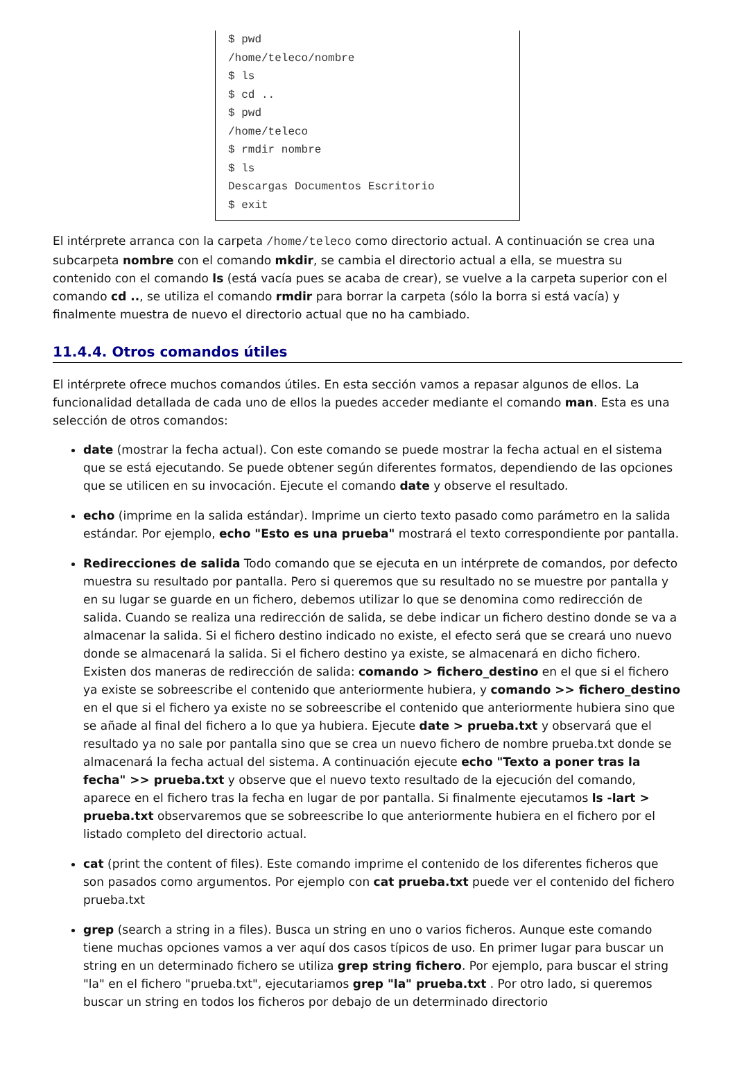$ pwd
/home/teleco/nombre
$ ls
$ cd ..
$ pwd
/home/teleco
$ rmdir nombre
$ ls
Descargas Documentos Escritorio
$ exit
El intérprete arranca con la carpeta /home/teleco como directorio actual. A continuación se crea una subcarpeta nombre con el comando mkdir, se cambia el directorio actual a ella, se muestra su contenido con el comando ls (está vacía pues se acaba de crear), se vuelve a la carpeta superior con el comando cd .., se utiliza el comando rmdir para borrar la carpeta (sólo la borra si está vacía) y finalmente muestra de nuevo el directorio actual que no ha cambiado.
11.4.4. Otros comandos útiles
El intérprete ofrece muchos comandos útiles. En esta sección vamos a repasar algunos de ellos. La funcionalidad detallada de cada uno de ellos la puedes acceder mediante el comando man. Esta es una selección de otros comandos:
date (mostrar la fecha actual). Con este comando se puede mostrar la fecha actual en el sistema que se está ejecutando. Se puede obtener según diferentes formatos, dependiendo de las opciones que se utilicen en su invocación. Ejecute el comando date y observe el resultado.
echo (imprime en la salida estándar). Imprime un cierto texto pasado como parámetro en la salida estándar. Por ejemplo, echo "Esto es una prueba" mostrará el texto correspondiente por pantalla.
Redirecciones de salida Todo comando que se ejecuta en un intérprete de comandos, por defecto muestra su resultado por pantalla. Pero si queremos que su resultado no se muestre por pantalla y en su lugar se guarde en un fichero, debemos utilizar lo que se denomina como redirección de salida. Cuando se realiza una redirección de salida, se debe indicar un fichero destino donde se va a almacenar la salida. Si el fichero destino indicado no existe, el efecto será que se creará uno nuevo donde se almacenará la salida. Si el fichero destino ya existe, se almacenará en dicho fichero. Existen dos maneras de redirección de salida: comando > fichero_destino en el que si el fichero ya existe se sobreescribe el contenido que anteriormente hubiera, y comando >> fichero_destino en el que si el fichero ya existe no se sobreescribe el contenido que anteriormente hubiera sino que se añade al final del fichero a lo que ya hubiera. Ejecute date > prueba.txt y observará que el resultado ya no sale por pantalla sino que se crea un nuevo fichero de nombre prueba.txt donde se almacenará la fecha actual del sistema. A continuación ejecute echo "Texto a poner tras la fecha" >> prueba.txt y observe que el nuevo texto resultado de la ejecución del comando, aparece en el fichero tras la fecha en lugar de por pantalla. Si finalmente ejecutamos ls -lart > prueba.txt observaremos que se sobreescribe lo que anteriormente hubiera en el fichero por el listado completo del directorio actual.
cat (print the content of files). Este comando imprime el contenido de los diferentes ficheros que son pasados como argumentos. Por ejemplo con cat prueba.txt puede ver el contenido del fichero prueba.txt
grep (search a string in a files). Busca un string en uno o varios ficheros. Aunque este comando tiene muchas opciones vamos a ver aquí dos casos típicos de uso. En primer lugar para buscar un string en un determinado fichero se utiliza grep string fichero. Por ejemplo, para buscar el string "la" en el fichero "prueba.txt", ejecutariamos grep "la" prueba.txt . Por otro lado, si queremos buscar un string en todos los ficheros por debajo de un determinado directorio